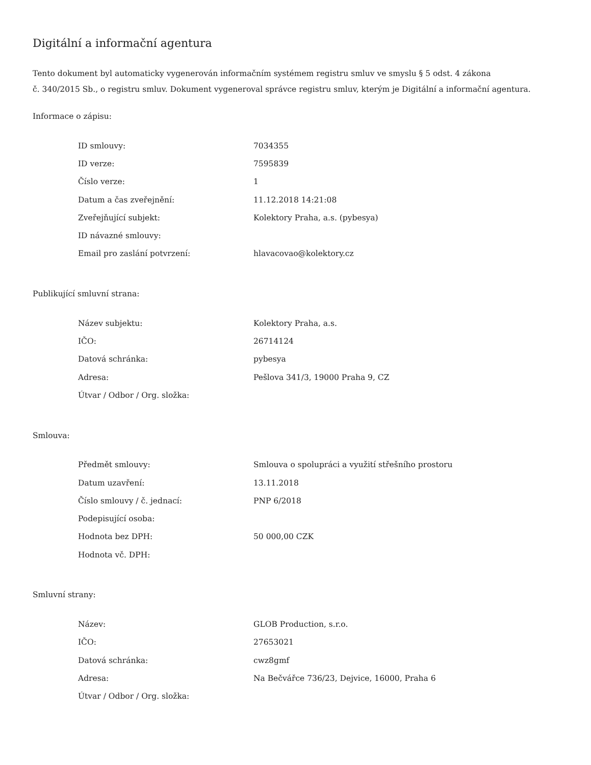Digitální a informační agentura
Tento dokument byl automaticky vygenerován informačním systémem registru smluv ve smyslu § 5 odst. 4 zákona
č. 340/2015 Sb., o registru smluv. Dokument vygeneroval správce registru smluv, kterým je Digitální a informační agentura.
Informace o zápisu:
| ID smlouvy: | 7034355 |
| ID verze: | 7595839 |
| Číslo verze: | 1 |
| Datum a čas zveřejnění: | 11.12.2018 14:21:08 |
| Zveřejňující subjekt: | Kolektory Praha, a.s. (pybesya) |
| ID návazné smlouvy: | |
| Email pro zaslání potvrzení: | hlavacovao@kolektory.cz |
Publikující smluvní strana:
| Název subjektu: | Kolektory Praha, a.s. |
| IČO: | 26714124 |
| Datová schránka: | pybesya |
| Adresa: | Pešlova 341/3, 19000 Praha 9, CZ |
| Útvar / Odbor / Org. složka: | |
Smlouva:
| Předmět smlouvy: | Smlouva o spolupráci a využití střešního prostoru |
| Datum uzavření: | 13.11.2018 |
| Číslo smlouvy / č. jednací: | PNP 6/2018 |
| Podepisující osoba: | |
| Hodnota bez DPH: | 50 000,00 CZK |
| Hodnota vč. DPH: | |
Smluvní strany:
| Název: | GLOB Production, s.r.o. |
| IČO: | 27653021 |
| Datová schránka: | cwz8gmf |
| Adresa: | Na Bečvářce 736/23, Dejvice, 16000, Praha 6 |
| Útvar / Odbor / Org. složka: | |